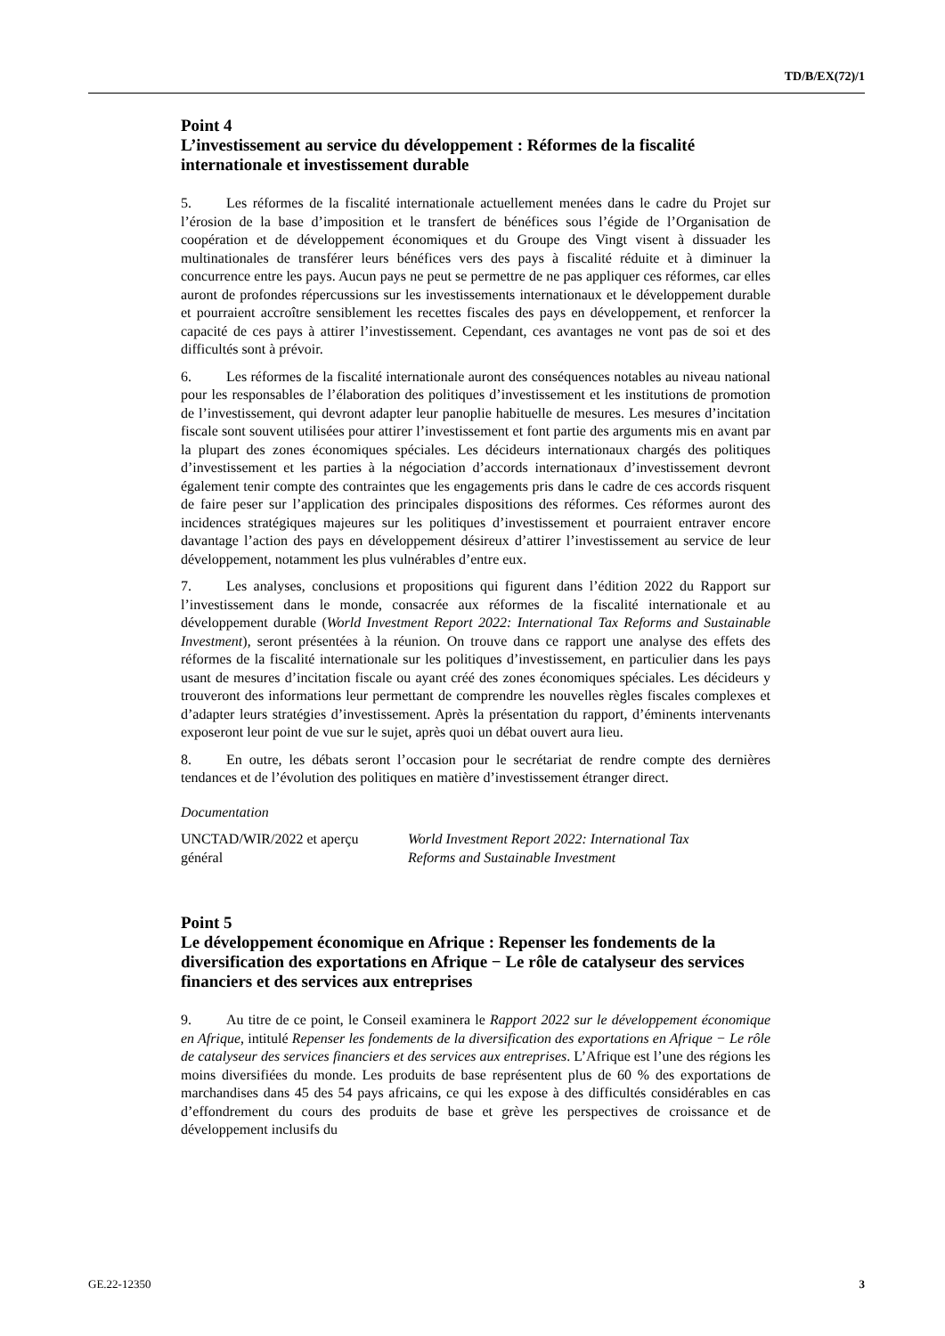TD/B/EX(72)/1
Point 4
L’investissement au service du développement : Réformes de la fiscalité internationale et investissement durable
5. Les réformes de la fiscalité internationale actuellement menées dans le cadre du Projet sur l’érosion de la base d’imposition et le transfert de bénéfices sous l’égide de l’Organisation de coopération et de développement économiques et du Groupe des Vingt visent à dissuader les multinationales de transférer leurs bénéfices vers des pays à fiscalité réduite et à diminuer la concurrence entre les pays. Aucun pays ne peut se permettre de ne pas appliquer ces réformes, car elles auront de profondes répercussions sur les investissements internationaux et le développement durable et pourraient accroître sensiblement les recettes fiscales des pays en développement, et renforcer la capacité de ces pays à attirer l’investissement. Cependant, ces avantages ne vont pas de soi et des difficultés sont à prévoir.
6. Les réformes de la fiscalité internationale auront des conséquences notables au niveau national pour les responsables de l’élaboration des politiques d’investissement et les institutions de promotion de l’investissement, qui devront adapter leur panoplie habituelle de mesures. Les mesures d’incitation fiscale sont souvent utilisées pour attirer l’investissement et font partie des arguments mis en avant par la plupart des zones économiques spéciales. Les décideurs internationaux chargés des politiques d’investissement et les parties à la négociation d’accords internationaux d’investissement devront également tenir compte des contraintes que les engagements pris dans le cadre de ces accords risquent de faire peser sur l’application des principales dispositions des réformes. Ces réformes auront des incidences stratégiques majeures sur les politiques d’investissement et pourraient entraver encore davantage l’action des pays en développement désireux d’attirer l’investissement au service de leur développement, notamment les plus vulnérables d’entre eux.
7. Les analyses, conclusions et propositions qui figurent dans l’édition 2022 du Rapport sur l’investissement dans le monde, consacrée aux réformes de la fiscalité internationale et au développement durable (World Investment Report 2022: International Tax Reforms and Sustainable Investment), seront présentées à la réunion. On trouve dans ce rapport une analyse des effets des réformes de la fiscalité internationale sur les politiques d’investissement, en particulier dans les pays usant de mesures d’incitation fiscale ou ayant créé des zones économiques spéciales. Les décideurs y trouveront des informations leur permettant de comprendre les nouvelles règles fiscales complexes et d’adapter leurs stratégies d’investissement. Après la présentation du rapport, d’éminents intervenants exposeront leur point de vue sur le sujet, après quoi un débat ouvert aura lieu.
8. En outre, les débats seront l’occasion pour le secrétariat de rendre compte des dernières tendances et de l’évolution des politiques en matière d’investissement étranger direct.
Documentation
UNCTAD/WIR/2022 et aperçu
général
World Investment Report 2022: International Tax
Reforms and Sustainable Investment
Point 5
Le développement économique en Afrique : Repenser les fondements de la diversification des exportations en Afrique − Le rôle de catalyseur des services financiers et des services aux entreprises
9. Au titre de ce point, le Conseil examinera le Rapport 2022 sur le développement économique en Afrique, intitulé Repenser les fondements de la diversification des exportations en Afrique − Le rôle de catalyseur des services financiers et des services aux entreprises. L’Afrique est l’une des régions les moins diversifiées du monde. Les produits de base représentent plus de 60 % des exportations de marchandises dans 45 des 54 pays africains, ce qui les expose à des difficultés considérables en cas d’effondrement du cours des produits de base et grève les perspectives de croissance et de développement inclusifs du
GE.22-12350 3